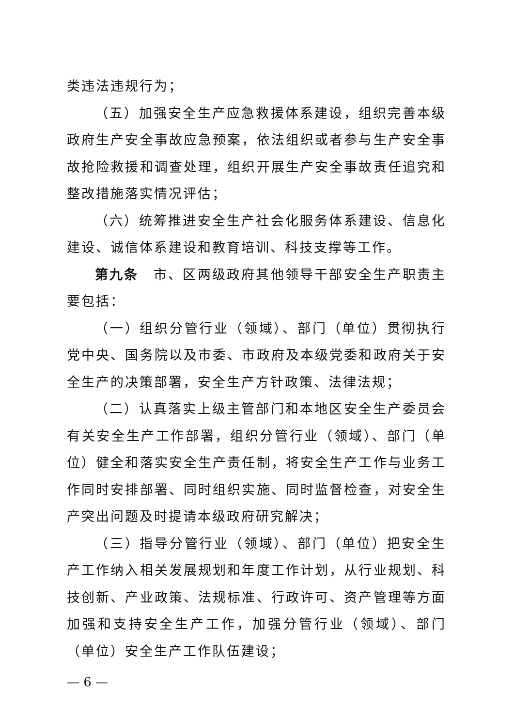类违法违规行为；
（五）加强安全生产应急救援体系建设，组织完善本级政府生产安全事故应急预案，依法组织或者参与生产安全事故抢险救援和调查处理，组织开展生产安全事故责任追究和整改措施落实情况评估；
（六）统筹推进安全生产社会化服务体系建设、信息化建设、诚信体系建设和教育培训、科技支撑等工作。
第九条　市、区两级政府其他领导干部安全生产职责主要包括：
（一）组织分管行业（领域）、部门（单位）贯彻执行党中央、国务院以及市委、市政府及本级党委和政府关于安全生产的决策部署，安全生产方针政策、法律法规；
（二）认真落实上级主管部门和本地区安全生产委员会有关安全生产工作部署，组织分管行业（领域）、部门（单位）健全和落实安全生产责任制，将安全生产工作与业务工作同时安排部署、同时组织实施、同时监督检查，对安全生产突出问题及时提请本级政府研究解决；
（三）指导分管行业（领域）、部门（单位）把安全生产工作纳入相关发展规划和年度工作计划，从行业规划、科技创新、产业政策、法规标准、行政许可、资产管理等方面加强和支持安全生产工作，加强分管行业（领域）、部门（单位）安全生产工作队伍建设；
— 6 —